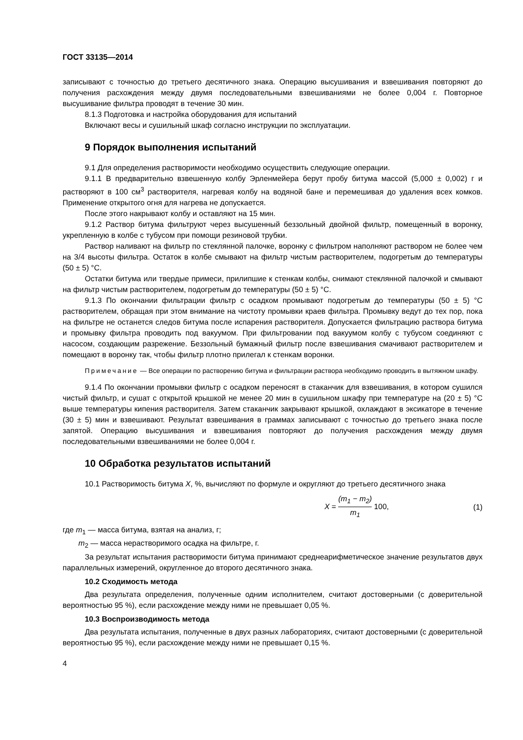ГОСТ 33135—2014
записывают с точностью до третьего десятичного знака. Операцию высушивания и взвешивания повторяют до получения расхождения между двумя последовательными взвешиваниями не более 0,004 г. Повторное высушивание фильтра проводят в течение 30 мин.
8.1.3 Подготовка и настройка оборудования для испытаний
Включают весы и сушильный шкаф согласно инструкции по эксплуатации.
9 Порядок выполнения испытаний
9.1 Для определения растворимости необходимо осуществить следующие операции.
9.1.1 В предварительно взвешенную колбу Эрленмейера берут пробу битума массой (5,000 ± 0,002) г и растворяют в 100 см<sup>3</sup> растворителя, нагревая колбу на водяной бане и перемешивая до удаления всех комков. Применение открытого огня для нагрева не допускается.
После этого накрывают колбу и оставляют на 15 мин.
9.1.2 Раствор битума фильтруют через высушенный беззольный двойной фильтр, помещенный в воронку, укрепленную в колбе с тубусом при помощи резиновой трубки.
Раствор наливают на фильтр по стеклянной палочке, воронку с фильтром наполняют раствором не более чем на 3/4 высоты фильтра. Остаток в колбе смывают на фильтр чистым растворителем, подогретым до температуры (50 ± 5) °С.
Остатки битума или твердые примеси, прилипшие к стенкам колбы, снимают стеклянной палочкой и смывают на фильтр чистым растворителем, подогретым до температуры (50 ± 5) °С.
9.1.3 По окончании фильтрации фильтр с осадком промывают подогретым до температуры (50 ± 5) °С растворителем, обращая при этом внимание на чистоту промывки краев фильтра. Промывку ведут до тех пор, пока на фильтре не останется следов битума после испарения растворителя. Допускается фильтрацию раствора битума и промывку фильтра проводить под вакуумом. При фильтровании под вакуумом колбу с тубусом соединяют с насосом, создающим разрежение. Беззольный бумажный фильтр после взвешивания смачивают растворителем и помещают в воронку так, чтобы фильтр плотно прилегал к стенкам воронки.
Примечание — Все операции по растворению битума и фильтрации раствора необходимо проводить в вытяжном шкафу.
9.1.4 По окончании промывки фильтр с осадком переносят в стаканчик для взвешивания, в котором сушился чистый фильтр, и сушат с открытой крышкой не менее 20 мин в сушильном шкафу при температуре на (20 ± 5) °С выше температуры кипения растворителя. Затем стаканчик закрывают крышкой, охлаждают в эксикаторе в течение (30 ± 5) мин и взвешивают. Результат взвешивания в граммах записывают с точностью до третьего знака после запятой. Операцию высушивания и взвешивания повторяют до получения расхождения между двумя последовательными взвешиваниями не более 0,004 г.
10 Обработка результатов испытаний
10.1 Растворимость битума X, %, вычисляют по формуле и округляют до третьего десятичного знака
X = (m<sub>1</sub> − m<sub>2</sub>) m<sub>1</sub> 100, (1)
где m<sub>1</sub> — масса битума, взятая на анализ, г;
m<sub>2</sub> — масса нерастворимого осадка на фильтре, г.
За результат испытания растворимости битума принимают среднеарифметическое значение результатов двух параллельных измерений, округленное до второго десятичного знака.
10.2 Сходимость метода
Два результата определения, полученные одним исполнителем, считают достоверными (с доверительной вероятностью 95 %), если расхождение между ними не превышает 0,05 %.
10.3 Воспроизводимость метода
Два результата испытания, полученные в двух разных лабораториях, считают достоверными (с доверительной вероятностью 95 %), если расхождение между ними не превышает 0,15 %.
4